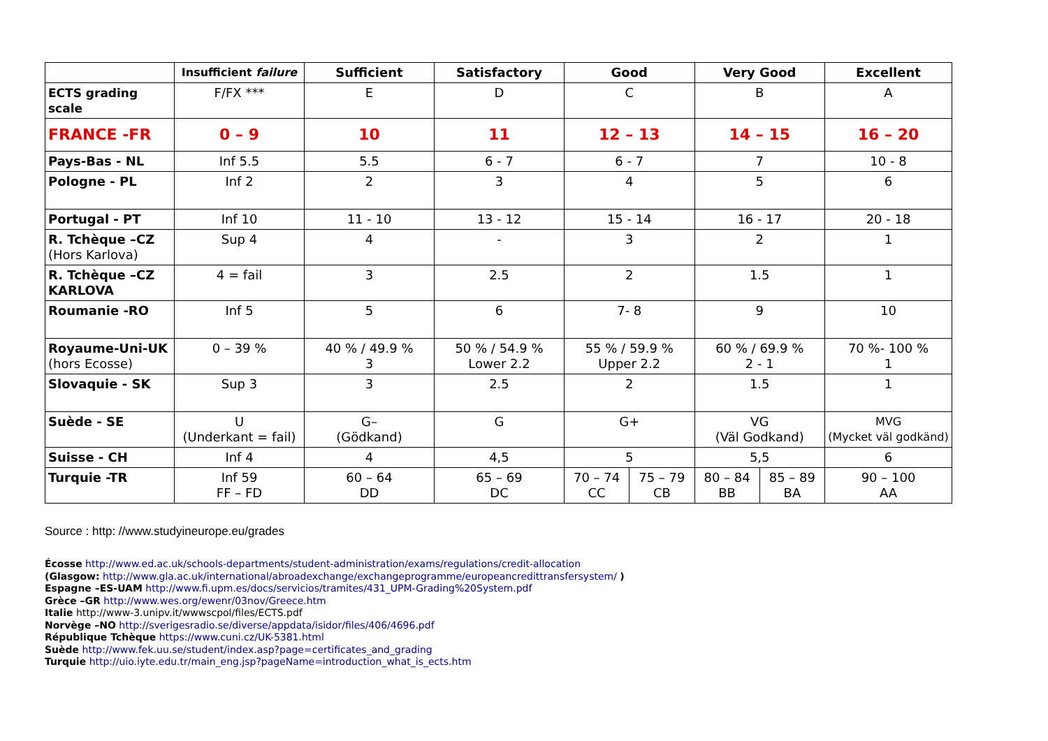| | Insufficient failure | Sufficient | Satisfactory | Good | | Very Good | | Excellent |
| --- | --- | --- | --- | --- | --- | --- | --- | --- |
| ECTS grading scale | F/FX *** | E | D | C | | B | | A |
| FRANCE -FR | 0 – 9 | 10 | 11 | 12 – 13 | | 14 – 15 | | 16 – 20 |
| Pays-Bas - NL | Inf 5.5 | 5.5 | 6 - 7 | 6 - 7 | | 7 | | 10 - 8 |
| Pologne - PL | Inf 2 | 2 | 3 | 4 | | 5 | | 6 |
| Portugal - PT | Inf 10 | 11 - 10 | 13 - 12 | 15 - 14 | | 16 - 17 | | 20 - 18 |
| R. Tchèque –CZ (Hors Karlova) | Sup 4 | 4 | - | 3 | | 2 | | 1 |
| R. Tchèque –CZ KARLOVA | 4 = fail | 3 | 2.5 | 2 | | 1.5 | | 1 |
| Roumanie -RO | Inf 5 | 5 | 6 | 7- 8 | | 9 | | 10 |
| Royaume-Uni-UK (hors Ecosse) | 0 – 39 % | 40 % / 49.9 % 3 | 50 % / 54.9 % Lower 2.2 | 55 % / 59.9 % Upper 2.2 | | 60 % / 69.9 % 2 - 1 | | 70 %- 100 % 1 |
| Slovaquie - SK | Sup 3 | 3 | 2.5 | 2 | | 1.5 | | 1 |
| Suède - SE | U (Underkant = fail) | G– (Gödkand) | G | G+ | | VG (Väl Godkand) | | MVG (Mycket väl godkänd) |
| Suisse - CH | Inf 4 | 4 | 4,5 | 5 | | 5,5 | | 6 |
| Turquie -TR | Inf 59 FF – FD | 60 – 64 DD | 65 – 69 DC | 70 – 74 CC | 75 – 79 CB | 80 – 84 BB | 85 – 89 BA | 90 – 100 AA |
Source : http: //www.studyineurope.eu/grades
Écosse http://www.ed.ac.uk/schools-departments/student-administration/exams/regulations/credit-allocation
(Glasgow: http://www.gla.ac.uk/international/abroadexchange/exchangeprogramme/europeancredittransfersystem/ )
Espagne –ES-UAM http://www.fi.upm.es/docs/servicios/tramites/431_UPM-Grading%20System.pdf
Grèce –GR http://www.wes.org/ewenr/03nov/Greece.htm
Italie http://www-3.unipv.it/wwwscpol/files/ECTS.pdf
Norvège –NO http://sverigesradio.se/diverse/appdata/isidor/files/406/4696.pdf
République Tchèque https://www.cuni.cz/UK-5381.html
Suède http://www.fek.uu.se/student/index.asp?page=certificates_and_grading
Turquie http://uio.iyte.edu.tr/main_eng.jsp?pageName=introduction_what_is_ects.htm